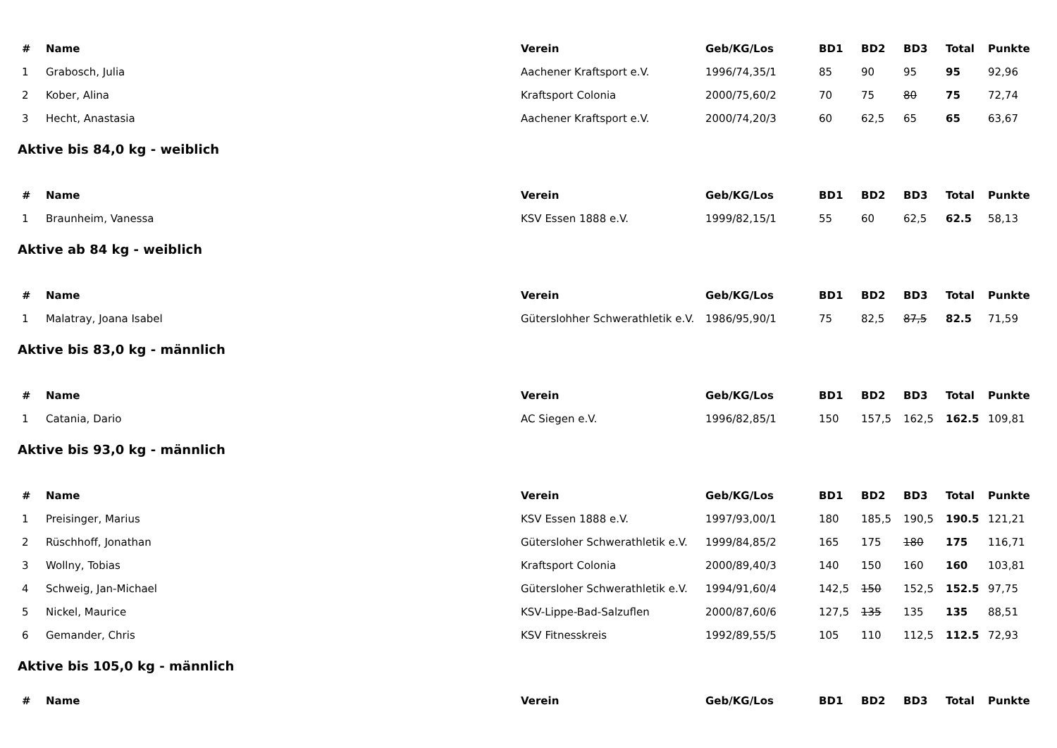| # | Name | Verein | Geb/KG/Los | BD1 | BD2 | BD3 | Total | Punkte |
| --- | --- | --- | --- | --- | --- | --- | --- | --- |
| 1 | Grabosch, Julia | Aachener Kraftsport e.V. | 1996/74,35/1 | 85 | 90 | 95 | 95 | 92,96 |
| 2 | Kober, Alina | Kraftsport Colonia | 2000/75,60/2 | 70 | 75 | 80 | 75 | 72,74 |
| 3 | Hecht, Anastasia | Aachener Kraftsport e.V. | 2000/74,20/3 | 60 | 62,5 | 65 | 65 | 63,67 |
Aktive bis 84,0 kg - weiblich
| # | Name | Verein | Geb/KG/Los | BD1 | BD2 | BD3 | Total | Punkte |
| --- | --- | --- | --- | --- | --- | --- | --- | --- |
| 1 | Braunheim, Vanessa | KSV Essen 1888 e.V. | 1999/82,15/1 | 55 | 60 | 62,5 | 62.5 | 58,13 |
Aktive ab 84 kg - weiblich
| # | Name | Verein | Geb/KG/Los | BD1 | BD2 | BD3 | Total | Punkte |
| --- | --- | --- | --- | --- | --- | --- | --- | --- |
| 1 | Malatray, Joana Isabel | Güterslohher Schwerathletik e.V. | 1986/95,90/1 | 75 | 82,5 | 87,5 | 82.5 | 71,59 |
Aktive bis 83,0 kg - männlich
| # | Name | Verein | Geb/KG/Los | BD1 | BD2 | BD3 | Total | Punkte |
| --- | --- | --- | --- | --- | --- | --- | --- | --- |
| 1 | Catania, Dario | AC Siegen e.V. | 1996/82,85/1 | 150 | 157,5 | 162,5 | 162.5 | 109,81 |
Aktive bis 93,0 kg - männlich
| # | Name | Verein | Geb/KG/Los | BD1 | BD2 | BD3 | Total | Punkte |
| --- | --- | --- | --- | --- | --- | --- | --- | --- |
| 1 | Preisinger, Marius | KSV Essen 1888 e.V. | 1997/93,00/1 | 180 | 185,5 | 190,5 | 190.5 | 121,21 |
| 2 | Rüschhoff, Jonathan | Gütersloher Schwerathletik e.V. | 1999/84,85/2 | 165 | 175 | 180 | 175 | 116,71 |
| 3 | Wollny, Tobias | Kraftsport Colonia | 2000/89,40/3 | 140 | 150 | 160 | 160 | 103,81 |
| 4 | Schweig, Jan-Michael | Gütersloher Schwerathletik e.V. | 1994/91,60/4 | 142,5 | 150 | 152,5 | 152.5 | 97,75 |
| 5 | Nickel, Maurice | KSV-Lippe-Bad-Salzuflen | 2000/87,60/6 | 127,5 | 135 | 135 | 135 | 88,51 |
| 6 | Gemander, Chris | KSV Fitnesskreis | 1992/89,55/5 | 105 | 110 | 112,5 | 112.5 | 72,93 |
Aktive bis 105,0 kg - männlich
| # | Name | Verein | Geb/KG/Los | BD1 | BD2 | BD3 | Total | Punkte |
| --- | --- | --- | --- | --- | --- | --- | --- | --- |